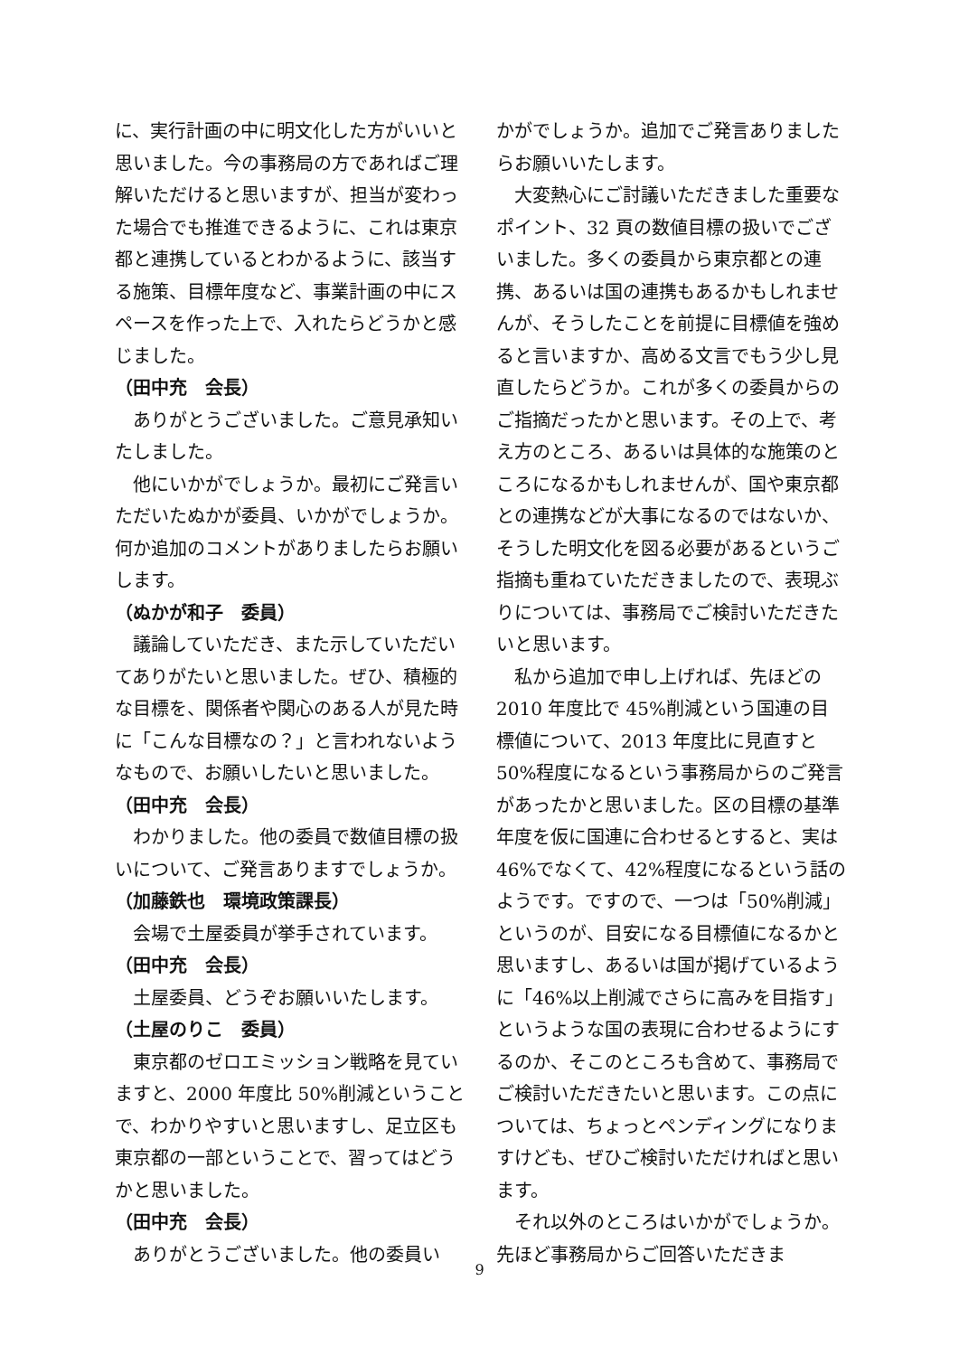に、実行計画の中に明文化した方がいいと思いました。今の事務局の方であればご理解いただけると思いますが、担当が変わった場合でも推進できるように、これは東京都と連携しているとわかるように、該当する施策、目標年度など、事業計画の中にスペースを作った上で、入れたらどうかと感じました。
（田中充　会長）
ありがとうございました。ご意見承知いたしました。
他にいかがでしょうか。最初にご発言いただいたぬかが委員、いかがでしょうか。何か追加のコメントがありましたらお願いします。
（ぬかが和子　委員）
議論していただき、また示していただいてありがたいと思いました。ぜひ、積極的な目標を、関係者や関心のある人が見た時に「こんな目標なの？」と言われないようなもので、お願いしたいと思いました。
（田中充　会長）
わかりました。他の委員で数値目標の扱いについて、ご発言ありますでしょうか。
（加藤鉄也　環境政策課長）
会場で土屋委員が挙手されています。
（田中充　会長）
土屋委員、どうぞお願いいたします。
（土屋のりこ　委員）
東京都のゼロエミッション戦略を見ていますと、2000 年度比 50%削減ということで、わかりやすいと思いますし、足立区も東京都の一部ということで、習ってはどうかと思いました。
（田中充　会長）
ありがとうございました。他の委員い
かがでしょうか。追加でご発言ありましたらお願いいたします。
大変熱心にご討議いただきました重要なポイント、32 頁の数値目標の扱いでございました。多くの委員から東京都との連携、あるいは国の連携もあるかもしれませんが、そうしたことを前提に目標値を強めると言いますか、高める文言でもう少し見直したらどうか。これが多くの委員からのご指摘だったかと思います。その上で、考え方のところ、あるいは具体的な施策のところになるかもしれませんが、国や東京都との連携などが大事になるのではないか、そうした明文化を図る必要があるというご指摘も重ねていただきましたので、表現ぶりについては、事務局でご検討いただきたいと思います。
私から追加で申し上げれば、先ほどの 2010 年度比で 45%削減という国連の目標値について、2013 年度比に見直すと 50%程度になるという事務局からのご発言があったかと思いました。区の目標の基準年度を仮に国連に合わせるとすると、実は 46%でなくて、42%程度になるという話のようです。ですので、一つは「50%削減」というのが、目安になる目標値になるかと思いますし、あるいは国が掲げているように「46%以上削減でさらに高みを目指す」というような国の表現に合わせるようにするのか、そこのところも含めて、事務局でご検討いただきたいと思います。この点については、ちょっとペンディングになりますけども、ぜひご検討いただければと思います。
それ以外のところはいかがでしょうか。先ほど事務局からご回答いただきま
9